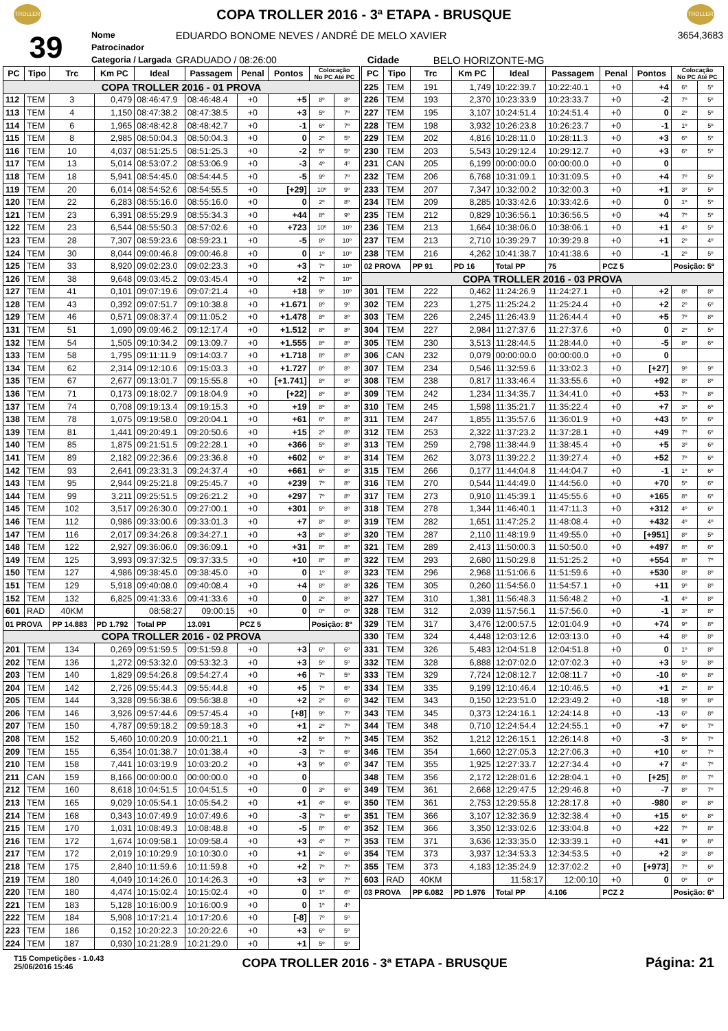TROLLER
COPA TROLLER 2016 - 3ª ETAPA - BRUSQUE
TROLLER
| 39 | Nome | EDUARDO BONOME NEVES / ANDRÉ DE MELO XAVIER | | | 3654,3683 |
| | Patrocinador | | | | |
| | Categoria / Largada | GRADUADO / 08:26:00 | Cidade | BELO HORIZONTE-MG | |
| PC | Tipo | Trc | Km PC | Ideal | Passagem | Penal | Pontos | Colocação No PC Até PC | |
| --- | --- | --- | --- | --- | --- | --- | --- | --- | --- |
| COPA TROLLER 2016 - 01 PROVA | | | | | | | | | |
| 112 | TEM | 3 | 0,479 | 08:46:47.9 | 08:46:48.4 | +0 | +5 | 8º | 8º |
| 113 | TEM | 4 | 1,150 | 08:47:38.2 | 08:47:38.5 | +0 | +3 | 5º | 7º |
| 114 | TEM | 6 | 1,965 | 08:48:42.8 | 08:48:42.7 | +0 | -1 | 6º | 7º |
| 115 | TEM | 8 | 2,985 | 08:50:04.3 | 08:50:04.3 | +0 | 0 | 2º | 5º |
| 116 | TEM | 10 | 4,037 | 08:51:25.5 | 08:51:25.3 | +0 | -2 | 5º | 5º |
| 117 | TEM | 13 | 5,014 | 08:53:07.2 | 08:53:06.9 | +0 | -3 | 4º | 4º |
| 118 | TEM | 18 | 5,941 | 08:54:45.0 | 08:54:44.5 | +0 | -5 | 9º | 7º |
| 119 | TEM | 20 | 6,014 | 08:54:52.6 | 08:54:55.5 | +0 | [+29] | 10º | 9º |
| 120 | TEM | 22 | 6,283 | 08:55:16.0 | 08:55:16.0 | +0 | 0 | 2º | 8º |
| 121 | TEM | 23 | 6,391 | 08:55:29.9 | 08:55:34.3 | +0 | +44 | 8º | 9º |
| 122 | TEM | 23 | 6,544 | 08:55:50.3 | 08:57:02.6 | +0 | +723 | 10º | 10º |
| 123 | TEM | 28 | 7,307 | 08:59:23.6 | 08:59:23.1 | +0 | -5 | 8º | 10º |
| 124 | TEM | 30 | 8,044 | 09:00:46.8 | 09:00:46.8 | +0 | 0 | 1º | 10º |
| 125 | TEM | 33 | 8,920 | 09:02:23.0 | 09:02:23.3 | +0 | +3 | 7º | 10º |
| 126 | TEM | 38 | 9,648 | 09:03:45.2 | 09:03:45.4 | +0 | +2 | 7º | 10º |
| 127 | TEM | 41 | 0,101 | 09:07:19.6 | 09:07:21.4 | +0 | +18 | 9º | 10º |
| 128 | TEM | 43 | 0,392 | 09:07:51.7 | 09:10:38.8 | +0 | +1.671 | 8º | 9º |
| 129 | TEM | 46 | 0,571 | 09:08:37.4 | 09:11:05.2 | +0 | +1.478 | 8º | 8º |
| 131 | TEM | 51 | 1,090 | 09:09:46.2 | 09:12:17.4 | +0 | +1.512 | 8º | 8º |
| 132 | TEM | 54 | 1,505 | 09:10:34.2 | 09:13:09.7 | +0 | +1.555 | 8º | 8º |
| 133 | TEM | 58 | 1,795 | 09:11:11.9 | 09:14:03.7 | +0 | +1.718 | 8º | 8º |
| 134 | TEM | 62 | 2,314 | 09:12:10.6 | 09:15:03.3 | +0 | +1.727 | 8º | 8º |
| 135 | TEM | 67 | 2,677 | 09:13:01.7 | 09:15:55.8 | +0 | [+1.741] | 8º | 8º |
| 136 | TEM | 71 | 0,173 | 09:18:02.7 | 09:18:04.9 | +0 | [+22] | 8º | 8º |
| 137 | TEM | 74 | 0,708 | 09:19:13.4 | 09:19:15.3 | +0 | +19 | 8º | 8º |
| 138 | TEM | 78 | 1,075 | 09:19:58.0 | 09:20:04.1 | +0 | +61 | 6º | 8º |
| 139 | TEM | 81 | 1,441 | 09:20:49.1 | 09:20:50.6 | +0 | +15 | 2º | 8º |
| 140 | TEM | 85 | 1,875 | 09:21:51.5 | 09:22:28.1 | +0 | +366 | 5º | 8º |
| 141 | TEM | 89 | 2,182 | 09:22:36.6 | 09:23:36.8 | +0 | +602 | 6º | 8º |
| 142 | TEM | 93 | 2,641 | 09:23:31.3 | 09:24:37.4 | +0 | +661 | 6º | 8º |
| 143 | TEM | 95 | 2,944 | 09:25:21.8 | 09:25:45.7 | +0 | +239 | 7º | 8º |
| 144 | TEM | 99 | 3,211 | 09:25:51.5 | 09:26:21.2 | +0 | +297 | 7º | 8º |
| 145 | TEM | 102 | 3,517 | 09:26:30.0 | 09:27:00.1 | +0 | +301 | 5º | 8º |
| 146 | TEM | 112 | 0,986 | 09:33:00.6 | 09:33:01.3 | +0 | +7 | 8º | 8º |
| 147 | TEM | 116 | 2,017 | 09:34:26.8 | 09:34:27.1 | +0 | +3 | 8º | 8º |
| 148 | TEM | 122 | 2,927 | 09:36:06.0 | 09:36:09.1 | +0 | +31 | 8º | 8º |
| 149 | TEM | 125 | 3,993 | 09:37:32.5 | 09:37:33.5 | +0 | +10 | 8º | 8º |
| 150 | TEM | 127 | 4,986 | 09:38:45.0 | 09:38:45.0 | +0 | 0 | 1º | 8º |
| 151 | TEM | 129 | 5,918 | 09:40:08.0 | 09:40:08.4 | +0 | +4 | 8º | 8º |
| 152 | TEM | 132 | 6,825 | 09:41:33.6 | 09:41:33.6 | +0 | 0 | 2º | 8º |
| 601 | RAD | 40KM | | 08:58:27 | 09:00:15 | +0 | 0 | 0º | 0º |
| 01 PROVA | | PP 14.883 | PD 1.792 | Total PP | 13.091 | PCZ 5 | | Posição: 8º | |
| COPA TROLLER 2016 - 02 PROVA | | | | | | | | | |
| 201 | TEM | 134 | 0,269 | 09:51:59.5 | 09:51:59.8 | +0 | +3 | 6º | 6º |
| 202 | TEM | 136 | 1,272 | 09:53:32.0 | 09:53:32.3 | +0 | +3 | 5º | 5º |
| 203 | TEM | 140 | 1,829 | 09:54:26.8 | 09:54:27.4 | +0 | +6 | 7º | 5º |
| 204 | TEM | 142 | 2,726 | 09:55:44.3 | 09:55:44.8 | +0 | +5 | 7º | 6º |
| 205 | TEM | 144 | 3,328 | 09:56:38.6 | 09:56:38.8 | +0 | +2 | 2º | 6º |
| 206 | TEM | 146 | 3,926 | 09:57:44.6 | 09:57:45.4 | +0 | [+8] | 9º | 7º |
| 207 | TEM | 150 | 4,787 | 09:59:18.2 | 09:59:18.3 | +0 | +1 | 2º | 7º |
| 208 | TEM | 152 | 5,460 | 10:00:20.9 | 10:00:21.1 | +0 | +2 | 5º | 7º |
| 209 | TEM | 155 | 6,354 | 10:01:38.7 | 10:01:38.4 | +0 | -3 | 7º | 6º |
| 210 | TEM | 158 | 7,441 | 10:03:19.9 | 10:03:20.2 | +0 | +3 | 9º | 6º |
| 211 | CAN | 159 | 8,166 | 00:00:00.0 | 00:00:00.0 | +0 | 0 | | |
| 212 | TEM | 160 | 8,618 | 10:04:51.5 | 10:04:51.5 | +0 | 0 | 3º | 6º |
| 213 | TEM | 165 | 9,029 | 10:05:54.1 | 10:05:54.2 | +0 | +1 | 4º | 6º |
| 214 | TEM | 168 | 0,343 | 10:07:49.9 | 10:07:49.6 | +0 | -3 | 7º | 6º |
| 215 | TEM | 170 | 1,031 | 10:08:49.3 | 10:08:48.8 | +0 | -5 | 8º | 6º |
| 216 | TEM | 172 | 1,674 | 10:09:58.1 | 10:09:58.4 | +0 | +3 | 4º | 7º |
| 217 | TEM | 172 | 2,019 | 10:10:29.9 | 10:10:30.0 | +0 | +1 | 2º | 6º |
| 218 | TEM | 175 | 2,840 | 10:11:59.6 | 10:11:59.8 | +0 | +2 | 7º | 7º |
| 219 | TEM | 180 | 4,049 | 10:14:26.0 | 10:14:26.3 | +0 | +3 | 6º | 7º |
| 220 | TEM | 180 | 4,474 | 10:15:02.4 | 10:15:02.4 | +0 | 0 | 1º | 6º |
| 221 | TEM | 183 | 5,128 | 10:16:00.9 | 10:16:00.9 | +0 | 0 | 1º | 4º |
| 222 | TEM | 184 | 5,908 | 10:17:21.4 | 10:17:20.6 | +0 | [-8] | 7º | 5º |
| 223 | TEM | 186 | 0,152 | 10:20:22.3 | 10:20:22.6 | +0 | +3 | 6º | 5º |
| 224 | TEM | 187 | 0,930 | 10:21:28.9 | 10:21:29.0 | +0 | +1 | 5º | 5º |
| PC | Tipo | Trc | Km PC | Ideal | Passagem | Penal | Pontos | Colocação No PC Até PC | |
| --- | --- | --- | --- | --- | --- | --- | --- | --- | --- |
| 225 | TEM | 191 | 1,749 | 10:22:39.7 | 10:22:40.1 | +0 | +4 | 6º | 5º |
| 226 | TEM | 193 | 2,370 | 10:23:33.9 | 10:23:33.7 | +0 | -2 | 7º | 5º |
| 227 | TEM | 195 | 3,107 | 10:24:51.4 | 10:24:51.4 | +0 | 0 | 2º | 5º |
| 228 | TEM | 198 | 3,932 | 10:26:23.8 | 10:26:23.7 | +0 | -1 | 1º | 5º |
| 229 | TEM | 202 | 4,816 | 10:28:11.0 | 10:28:11.3 | +0 | +3 | 6º | 5º |
| 230 | TEM | 203 | 5,543 | 10:29:12.4 | 10:29:12.7 | +0 | +3 | 6º | 5º |
| 231 | CAN | 205 | 6,199 | 00:00:00.0 | 00:00:00.0 | +0 | 0 | | |
| 232 | TEM | 206 | 6,768 | 10:31:09.1 | 10:31:09.5 | +0 | +4 | 7º | 5º |
| 233 | TEM | 207 | 7,347 | 10:32:00.2 | 10:32:00.3 | +0 | +1 | 3º | 5º |
| 234 | TEM | 209 | 8,285 | 10:33:42.6 | 10:33:42.6 | +0 | 0 | 1º | 5º |
| 235 | TEM | 212 | 0,829 | 10:36:56.1 | 10:36:56.5 | +0 | +4 | 7º | 5º |
| 236 | TEM | 213 | 1,664 | 10:38:06.0 | 10:38:06.1 | +0 | +1 | 4º | 5º |
| 237 | TEM | 213 | 2,710 | 10:39:29.7 | 10:39:29.8 | +0 | +1 | 2º | 4º |
| 238 | TEM | 216 | 4,262 | 10:41:38.7 | 10:41:38.6 | +0 | -1 | 2º | 5º |
| 02 PROVA | | PP 91 | PD 16 | Total PP | 75 | PCZ 5 | | Posição: 5º | |
| COPA TROLLER 2016 - 03 PROVA | | | | | | | | | |
| 301 | TEM | 222 | 0,462 | 11:24:26.9 | 11:24:27.1 | +0 | +2 | 8º | 8º |
| 302 | TEM | 223 | 1,275 | 11:25:24.2 | 11:25:24.4 | +0 | +2 | 2º | 6º |
| 303 | TEM | 226 | 2,245 | 11:26:43.9 | 11:26:44.4 | +0 | +5 | 7º | 8º |
| 304 | TEM | 227 | 2,984 | 11:27:37.6 | 11:27:37.6 | +0 | 0 | 2º | 5º |
| 305 | TEM | 230 | 3,513 | 11:28:44.5 | 11:28:44.0 | +0 | -5 | 8º | 6º |
| 306 | CAN | 232 | 0,079 | 00:00:00.0 | 00:00:00.0 | +0 | 0 | | |
| 307 | TEM | 234 | 0,546 | 11:32:59.6 | 11:33:02.3 | +0 | [+27] | 9º | 9º |
| 308 | TEM | 238 | 0,817 | 11:33:46.4 | 11:33:55.6 | +0 | +92 | 8º | 8º |
| 309 | TEM | 242 | 1,234 | 11:34:35.7 | 11:34:41.0 | +0 | +53 | 7º | 8º |
| 310 | TEM | 245 | 1,598 | 11:35:21.7 | 11:35:22.4 | +0 | +7 | 3º | 6º |
| 311 | TEM | 247 | 1,855 | 11:35:57.6 | 11:36:01.9 | +0 | +43 | 5º | 6º |
| 312 | TEM | 253 | 2,322 | 11:37:23.2 | 11:37:28.1 | +0 | +49 | 7º | 6º |
| 313 | TEM | 259 | 2,798 | 11:38:44.9 | 11:38:45.4 | +0 | +5 | 3º | 6º |
| 314 | TEM | 262 | 3,073 | 11:39:22.2 | 11:39:27.4 | +0 | +52 | 7º | 6º |
| 315 | TEM | 266 | 0,177 | 11:44:04.8 | 11:44:04.7 | +0 | -1 | 1º | 6º |
| 316 | TEM | 270 | 0,544 | 11:44:49.0 | 11:44:56.0 | +0 | +70 | 5º | 6º |
| 317 | TEM | 273 | 0,910 | 11:45:39.1 | 11:45:55.6 | +0 | +165 | 8º | 6º |
| 318 | TEM | 278 | 1,344 | 11:46:40.1 | 11:47:11.3 | +0 | +312 | 4º | 6º |
| 319 | TEM | 282 | 1,651 | 11:47:25.2 | 11:48:08.4 | +0 | +432 | 4º | 4º |
| 320 | TEM | 287 | 2,110 | 11:48:19.9 | 11:49:55.0 | +0 | [+951] | 8º | 5º |
| 321 | TEM | 289 | 2,413 | 11:50:00.3 | 11:50:50.0 | +0 | +497 | 8º | 6º |
| 322 | TEM | 293 | 2,680 | 11:50:29.8 | 11:51:25.2 | +0 | +554 | 8º | 7º |
| 323 | TEM | 296 | 2,968 | 11:51:06.6 | 11:51:59.6 | +0 | +530 | 8º | 8º |
| 326 | TEM | 305 | 0,260 | 11:54:56.0 | 11:54:57.1 | +0 | +11 | 9º | 8º |
| 327 | TEM | 310 | 1,381 | 11:56:48.3 | 11:56:48.2 | +0 | -1 | 4º | 8º |
| 328 | TEM | 312 | 2,039 | 11:57:56.1 | 11:57:56.0 | +0 | -1 | 3º | 8º |
| 329 | TEM | 317 | 3,476 | 12:00:57.5 | 12:01:04.9 | +0 | +74 | 9º | 8º |
| 330 | TEM | 324 | 4,448 | 12:03:12.6 | 12:03:13.0 | +0 | +4 | 8º | 8º |
| 331 | TEM | 326 | 5,483 | 12:04:51.8 | 12:04:51.8 | +0 | 0 | 1º | 8º |
| 332 | TEM | 328 | 6,888 | 12:07:02.0 | 12:07:02.3 | +0 | +3 | 5º | 8º |
| 333 | TEM | 329 | 7,724 | 12:08:12.7 | 12:08:11.7 | +0 | -10 | 6º | 8º |
| 334 | TEM | 335 | 9,199 | 12:10:46.4 | 12:10:46.5 | +0 | +1 | 2º | 8º |
| 342 | TEM | 343 | 0,150 | 12:23:51.0 | 12:23:49.2 | +0 | -18 | 9º | 8º |
| 343 | TEM | 345 | 0,373 | 12:24:16.1 | 12:24:14.8 | +0 | -13 | 6º | 8º |
| 344 | TEM | 348 | 0,710 | 12:24:54.4 | 12:24:55.1 | +0 | +7 | 6º | 7º |
| 345 | TEM | 352 | 1,212 | 12:26:15.1 | 12:26:14.8 | +0 | -3 | 5º | 7º |
| 346 | TEM | 354 | 1,660 | 12:27:05.3 | 12:27:06.3 | +0 | +10 | 6º | 7º |
| 347 | TEM | 355 | 1,925 | 12:27:33.7 | 12:27:34.4 | +0 | +7 | 4º | 7º |
| 348 | TEM | 356 | 2,172 | 12:28:01.6 | 12:28:04.1 | +0 | [+25] | 8º | 7º |
| 349 | TEM | 361 | 2,668 | 12:29:47.5 | 12:29:46.8 | +0 | -7 | 8º | 7º |
| 350 | TEM | 361 | 2,753 | 12:29:55.8 | 12:28:17.8 | +0 | -980 | 8º | 8º |
| 351 | TEM | 366 | 3,107 | 12:32:36.9 | 12:32:38.4 | +0 | +15 | 6º | 8º |
| 352 | TEM | 366 | 3,350 | 12:33:02.6 | 12:33:04.8 | +0 | +22 | 7º | 8º |
| 353 | TEM | 371 | 3,636 | 12:33:35.0 | 12:33:39.1 | +0 | +41 | 9º | 8º |
| 354 | TEM | 373 | 3,937 | 12:34:53.3 | 12:34:53.5 | +0 | +2 | 3º | 8º |
| 355 | TEM | 373 | 4,183 | 12:35:24.9 | 12:37:02.2 | +0 | [+973] | 7º | 6º |
| 603 | RAD | 40KM | | 11:58:17 | 12:00:10 | +0 | 0 | 0º | 0º |
| 03 PROVA | | PP 6.082 | PD 1.976 | Total PP | 4.106 | PCZ 2 | | Posição: 6º | |
T15 Competições - 1.0.43
25/06/2016 15:46
COPA TROLLER 2016 - 3ª ETAPA - BRUSQUE
Página: 21